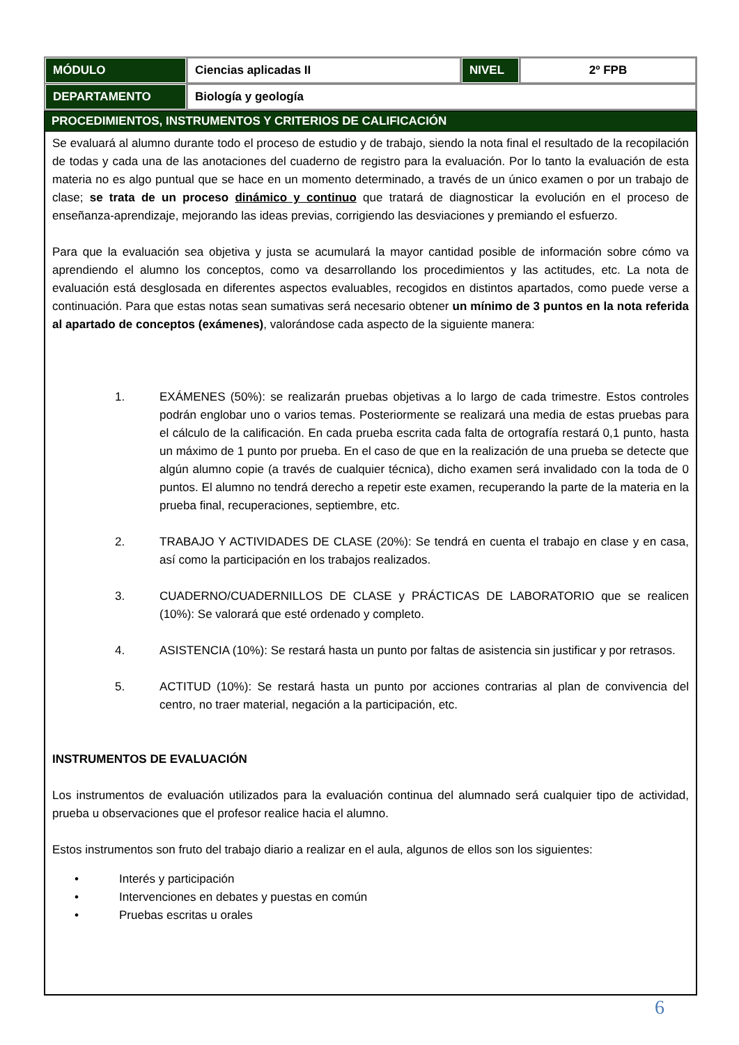| MÓDULO | Ciencias aplicadas II | NIVEL | 2º FPB |
| DEPARTAMENTO | Biología y geología | | |
PROCEDIMIENTOS, INSTRUMENTOS Y CRITERIOS DE CALIFICACIÓN
Se evaluará al alumno durante todo el proceso de estudio y de trabajo, siendo la nota final el resultado de la recopilación de todas y cada una de las anotaciones del cuaderno de registro para la evaluación. Por lo tanto la evaluación de esta materia no es algo puntual que se hace en un momento determinado, a través de un único examen o por un trabajo de clase; se trata de un proceso dinámico y continuo que tratará de diagnosticar la evolución en el proceso de enseñanza-aprendizaje, mejorando las ideas previas, corrigiendo las desviaciones y premiando el esfuerzo.
Para que la evaluación sea objetiva y justa se acumulará la mayor cantidad posible de información sobre cómo va aprendiendo el alumno los conceptos, como va desarrollando los procedimientos y las actitudes, etc. La nota de evaluación está desglosada en diferentes aspectos evaluables, recogidos en distintos apartados, como puede verse a continuación. Para que estas notas sean sumativas será necesario obtener un mínimo de 3 puntos en la nota referida al apartado de conceptos (exámenes), valorándose cada aspecto de la siguiente manera:
1. EXÁMENES (50%): se realizarán pruebas objetivas a lo largo de cada trimestre. Estos controles podrán englobar uno o varios temas. Posteriormente se realizará una media de estas pruebas para el cálculo de la calificación. En cada prueba escrita cada falta de ortografía restará 0,1 punto, hasta un máximo de 1 punto por prueba. En el caso de que en la realización de una prueba se detecte que algún alumno copie (a través de cualquier técnica), dicho examen será invalidado con la toda de 0 puntos. El alumno no tendrá derecho a repetir este examen, recuperando la parte de la materia en la prueba final, recuperaciones, septiembre, etc.
2. TRABAJO Y ACTIVIDADES DE CLASE (20%): Se tendrá en cuenta el trabajo en clase y en casa, así como la participación en los trabajos realizados.
3. CUADERNO/CUADERNILLOS DE CLASE y PRÁCTICAS DE LABORATORIO que se realicen (10%): Se valorará que esté ordenado y completo.
4. ASISTENCIA (10%): Se restará hasta un punto por faltas de asistencia sin justificar y por retrasos.
5. ACTITUD (10%): Se restará hasta un punto por acciones contrarias al plan de convivencia del centro, no traer material, negación a la participación, etc.
INSTRUMENTOS DE EVALUACIÓN
Los instrumentos de evaluación utilizados para la evaluación continua del alumnado será cualquier tipo de actividad, prueba u observaciones que el profesor realice hacia el alumno.
Estos instrumentos son fruto del trabajo diario a realizar en el aula, algunos de ellos son los siguientes:
• Interés y participación
• Intervenciones en debates y puestas en común
• Pruebas escritas u orales
6